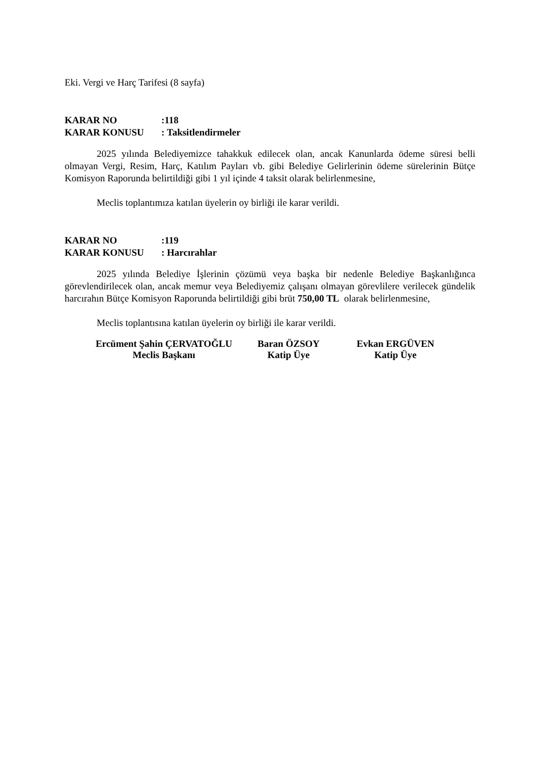Eki. Vergi ve Harç Tarifesi (8 sayfa)
KARAR NO:118
KARAR KONUSU: Taksitlendirmeler
2025 yılında Belediyemizce tahakkuk edilecek olan, ancak Kanunlarda ödeme süresi belli olmayan Vergi, Resim, Harç, Katılım Payları vb. gibi Belediye Gelirlerinin ödeme sürelerinin Bütçe Komisyon Raporunda belirtildiği gibi 1 yıl içinde 4 taksit olarak belirlenmesine,
Meclis toplantımıza katılan üyelerin oy birliği ile karar verildi.
KARAR NO:119
KARAR KONUSU: Harcırahlar
2025 yılında Belediye İşlerinin çözümü veya başka bir nedenle Belediye Başkanlığınca görevlendirilecek olan, ancak memur veya Belediyemiz çalışanı olmayan görevlilere verilecek gündelik harcırahın Bütçe Komisyon Raporunda belirtildiği gibi brüt 750,00 TL olarak belirlenmesine,
Meclis toplantısına katılan üyelerin oy birliği ile karar verildi.
Ercüment Şahin ÇERVATOĞLU
Meclis Başkanı
Baran ÖZSOY
Katip Üye
Evkan ERGÜVEN
Katip Üye